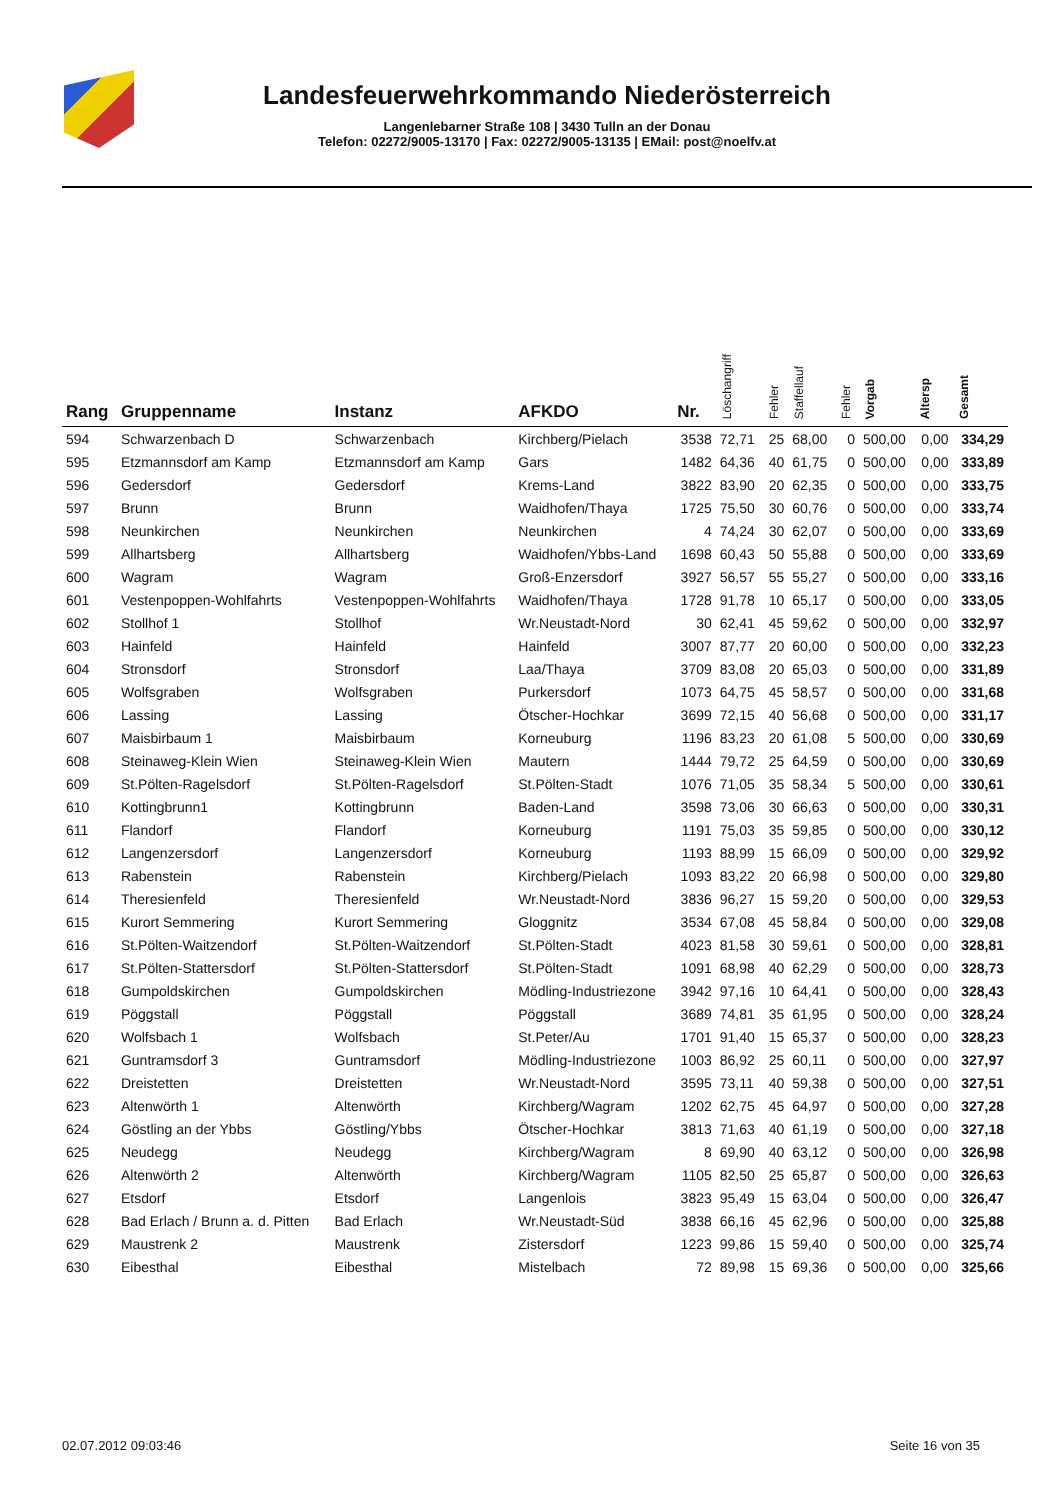Landesfeuerwehrkommando Niederösterreich
Langenlebarner Straße 108 | 3430 Tulln an der Donau
Telefon: 02272/9005-13170 | Fax: 02272/9005-13135 | EMail: post@noelfv.at
| Rang | Gruppenname | Instanz | AFKDO | Nr. | Löschangriff | Fehler | Staffellauf | Fehler | Vorgab | Altersp | Gesamt |
| --- | --- | --- | --- | --- | --- | --- | --- | --- | --- | --- | --- |
| 594 | Schwarzenbach D | Schwarzenbach | Kirchberg/Pielach | 3538 | 72,71 | 25 | 68,00 | 0 | 500,00 | 0,00 | 334,29 |
| 595 | Etzmannsdorf am Kamp | Etzmannsdorf am Kamp | Gars | 1482 | 64,36 | 40 | 61,75 | 0 | 500,00 | 0,00 | 333,89 |
| 596 | Gedersdorf | Gedersdorf | Krems-Land | 3822 | 83,90 | 20 | 62,35 | 0 | 500,00 | 0,00 | 333,75 |
| 597 | Brunn | Brunn | Waidhofen/Thaya | 1725 | 75,50 | 30 | 60,76 | 0 | 500,00 | 0,00 | 333,74 |
| 598 | Neunkirchen | Neunkirchen | Neunkirchen | 4 | 74,24 | 30 | 62,07 | 0 | 500,00 | 0,00 | 333,69 |
| 599 | Allhartsberg | Allhartsberg | Waidhofen/Ybbs-Land | 1698 | 60,43 | 50 | 55,88 | 0 | 500,00 | 0,00 | 333,69 |
| 600 | Wagram | Wagram | Groß-Enzersdorf | 3927 | 56,57 | 55 | 55,27 | 0 | 500,00 | 0,00 | 333,16 |
| 601 | Vestenpoppen-Wohlfahrts | Vestenpoppen-Wohlfahrts | Waidhofen/Thaya | 1728 | 91,78 | 10 | 65,17 | 0 | 500,00 | 0,00 | 333,05 |
| 602 | Stollhof 1 | Stollhof | Wr.Neustadt-Nord | 30 | 62,41 | 45 | 59,62 | 0 | 500,00 | 0,00 | 332,97 |
| 603 | Hainfeld | Hainfeld | Hainfeld | 3007 | 87,77 | 20 | 60,00 | 0 | 500,00 | 0,00 | 332,23 |
| 604 | Stronsdorf | Stronsdorf | Laa/Thaya | 3709 | 83,08 | 20 | 65,03 | 0 | 500,00 | 0,00 | 331,89 |
| 605 | Wolfsgraben | Wolfsgraben | Purkersdorf | 1073 | 64,75 | 45 | 58,57 | 0 | 500,00 | 0,00 | 331,68 |
| 606 | Lassing | Lassing | Ötscher-Hochkar | 3699 | 72,15 | 40 | 56,68 | 0 | 500,00 | 0,00 | 331,17 |
| 607 | Maisbirbaum 1 | Maisbirbaum | Korneuburg | 1196 | 83,23 | 20 | 61,08 | 5 | 500,00 | 0,00 | 330,69 |
| 608 | Steinaweg-Klein Wien | Steinaweg-Klein Wien | Mautern | 1444 | 79,72 | 25 | 64,59 | 0 | 500,00 | 0,00 | 330,69 |
| 609 | St.Pölten-Ragelsdorf | St.Pölten-Ragelsdorf | St.Pölten-Stadt | 1076 | 71,05 | 35 | 58,34 | 5 | 500,00 | 0,00 | 330,61 |
| 610 | Kottingbrunn1 | Kottingbrunn | Baden-Land | 3598 | 73,06 | 30 | 66,63 | 0 | 500,00 | 0,00 | 330,31 |
| 611 | Flandorf | Flandorf | Korneuburg | 1191 | 75,03 | 35 | 59,85 | 0 | 500,00 | 0,00 | 330,12 |
| 612 | Langenzersdorf | Langenzersdorf | Korneuburg | 1193 | 88,99 | 15 | 66,09 | 0 | 500,00 | 0,00 | 329,92 |
| 613 | Rabenstein | Rabenstein | Kirchberg/Pielach | 1093 | 83,22 | 20 | 66,98 | 0 | 500,00 | 0,00 | 329,80 |
| 614 | Theresienfeld | Theresienfeld | Wr.Neustadt-Nord | 3836 | 96,27 | 15 | 59,20 | 0 | 500,00 | 0,00 | 329,53 |
| 615 | Kurort Semmering | Kurort Semmering | Gloggnitz | 3534 | 67,08 | 45 | 58,84 | 0 | 500,00 | 0,00 | 329,08 |
| 616 | St.Pölten-Waitzendorf | St.Pölten-Waitzendorf | St.Pölten-Stadt | 4023 | 81,58 | 30 | 59,61 | 0 | 500,00 | 0,00 | 328,81 |
| 617 | St.Pölten-Stattersdorf | St.Pölten-Stattersdorf | St.Pölten-Stadt | 1091 | 68,98 | 40 | 62,29 | 0 | 500,00 | 0,00 | 328,73 |
| 618 | Gumpoldskirchen | Gumpoldskirchen | Mödling-Industriezone | 3942 | 97,16 | 10 | 64,41 | 0 | 500,00 | 0,00 | 328,43 |
| 619 | Pöggstall | Pöggstall | Pöggstall | 3689 | 74,81 | 35 | 61,95 | 0 | 500,00 | 0,00 | 328,24 |
| 620 | Wolfsbach 1 | Wolfsbach | St.Peter/Au | 1701 | 91,40 | 15 | 65,37 | 0 | 500,00 | 0,00 | 328,23 |
| 621 | Guntramsdorf 3 | Guntramsdorf | Mödling-Industriezone | 1003 | 86,92 | 25 | 60,11 | 0 | 500,00 | 0,00 | 327,97 |
| 622 | Dreistetten | Dreistetten | Wr.Neustadt-Nord | 3595 | 73,11 | 40 | 59,38 | 0 | 500,00 | 0,00 | 327,51 |
| 623 | Altenwörth 1 | Altenwörth | Kirchberg/Wagram | 1202 | 62,75 | 45 | 64,97 | 0 | 500,00 | 0,00 | 327,28 |
| 624 | Göstling an der Ybbs | Göstling/Ybbs | Ötscher-Hochkar | 3813 | 71,63 | 40 | 61,19 | 0 | 500,00 | 0,00 | 327,18 |
| 625 | Neudegg | Neudegg | Kirchberg/Wagram | 8 | 69,90 | 40 | 63,12 | 0 | 500,00 | 0,00 | 326,98 |
| 626 | Altenwörth 2 | Altenwörth | Kirchberg/Wagram | 1105 | 82,50 | 25 | 65,87 | 0 | 500,00 | 0,00 | 326,63 |
| 627 | Etsdorf | Etsdorf | Langenlois | 3823 | 95,49 | 15 | 63,04 | 0 | 500,00 | 0,00 | 326,47 |
| 628 | Bad Erlach / Brunn a. d. Pitten | Bad Erlach | Wr.Neustadt-Süd | 3838 | 66,16 | 45 | 62,96 | 0 | 500,00 | 0,00 | 325,88 |
| 629 | Maustrenk 2 | Maustrenk | Zistersdorf | 1223 | 99,86 | 15 | 59,40 | 0 | 500,00 | 0,00 | 325,74 |
| 630 | Eibesthal | Eibesthal | Mistelbach | 72 | 89,98 | 15 | 69,36 | 0 | 500,00 | 0,00 | 325,66 |
02.07.2012 09:03:46 Seite 16 von 35